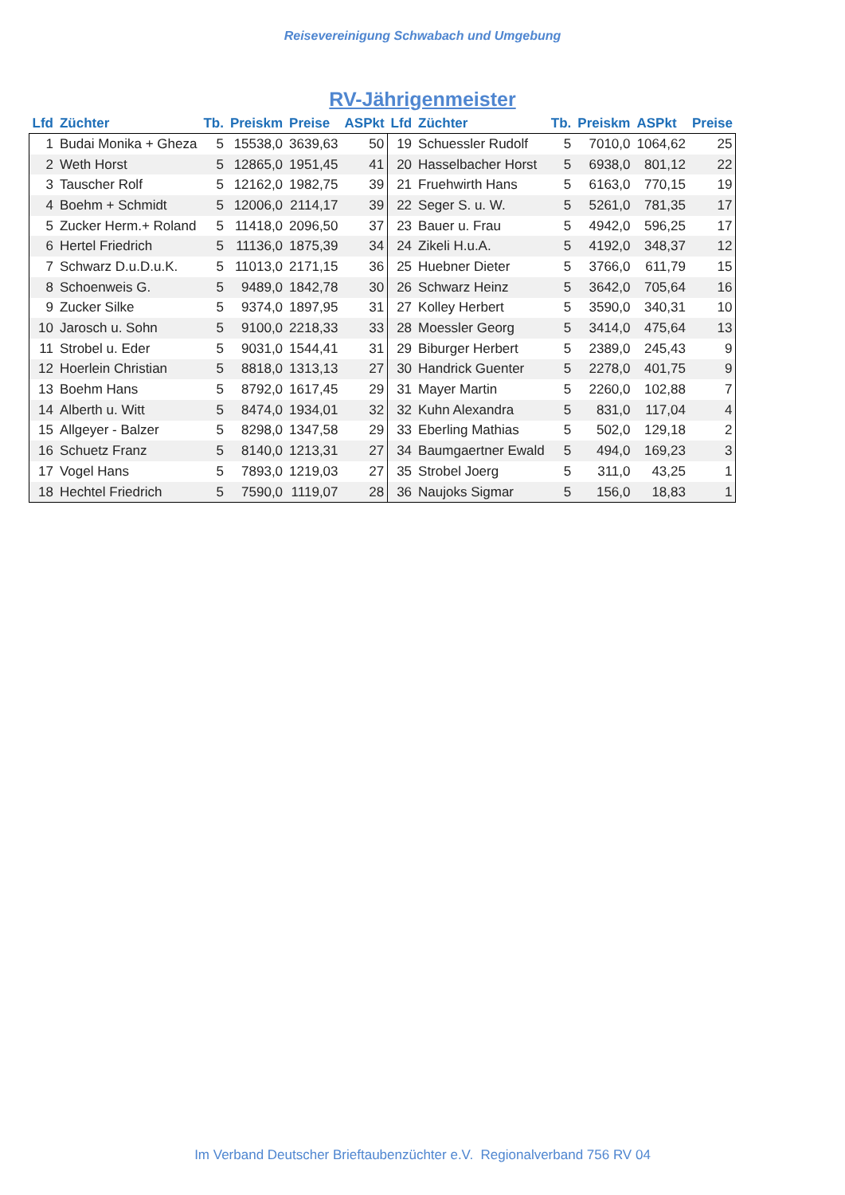Reisevereinigung Schwabach und Umgebung
RV-Jährigenmeister
| Lfd | Züchter | Tb. | Preiskm | Preise | ASPkt | Lfd | Züchter | Tb. | Preiskm | ASPkt | Preise |
| --- | --- | --- | --- | --- | --- | --- | --- | --- | --- | --- | --- |
| 1 | Budai Monika + Gheza | 5 | 15538,0 | 3639,63 | 50 | 19 | Schuessler Rudolf | 5 | 7010,0 | 1064,62 | 25 |
| 2 | Weth Horst | 5 | 12865,0 | 1951,45 | 41 | 20 | Hasselbacher Horst | 5 | 6938,0 | 801,12 | 22 |
| 3 | Tauscher Rolf | 5 | 12162,0 | 1982,75 | 39 | 21 | Fruehwirth Hans | 5 | 6163,0 | 770,15 | 19 |
| 4 | Boehm + Schmidt | 5 | 12006,0 | 2114,17 | 39 | 22 | Seger S. u. W. | 5 | 5261,0 | 781,35 | 17 |
| 5 | Zucker Herm.+ Roland | 5 | 11418,0 | 2096,50 | 37 | 23 | Bauer u. Frau | 5 | 4942,0 | 596,25 | 17 |
| 6 | Hertel Friedrich | 5 | 11136,0 | 1875,39 | 34 | 24 | Zikeli H.u.A. | 5 | 4192,0 | 348,37 | 12 |
| 7 | Schwarz D.u.D.u.K. | 5 | 11013,0 | 2171,15 | 36 | 25 | Huebner Dieter | 5 | 3766,0 | 611,79 | 15 |
| 8 | Schoenweis G. | 5 | 9489,0 | 1842,78 | 30 | 26 | Schwarz Heinz | 5 | 3642,0 | 705,64 | 16 |
| 9 | Zucker Silke | 5 | 9374,0 | 1897,95 | 31 | 27 | Kolley Herbert | 5 | 3590,0 | 340,31 | 10 |
| 10 | Jarosch u. Sohn | 5 | 9100,0 | 2218,33 | 33 | 28 | Moessler Georg | 5 | 3414,0 | 475,64 | 13 |
| 11 | Strobel u. Eder | 5 | 9031,0 | 1544,41 | 31 | 29 | Biburger Herbert | 5 | 2389,0 | 245,43 | 9 |
| 12 | Hoerlein Christian | 5 | 8818,0 | 1313,13 | 27 | 30 | Handrick Guenter | 5 | 2278,0 | 401,75 | 9 |
| 13 | Boehm Hans | 5 | 8792,0 | 1617,45 | 29 | 31 | Mayer Martin | 5 | 2260,0 | 102,88 | 7 |
| 14 | Alberth u. Witt | 5 | 8474,0 | 1934,01 | 32 | 32 | Kuhn Alexandra | 5 | 831,0 | 117,04 | 4 |
| 15 | Allgeyer - Balzer | 5 | 8298,0 | 1347,58 | 29 | 33 | Eberling Mathias | 5 | 502,0 | 129,18 | 2 |
| 16 | Schuetz Franz | 5 | 8140,0 | 1213,31 | 27 | 34 | Baumgaertner Ewald | 5 | 494,0 | 169,23 | 3 |
| 17 | Vogel Hans | 5 | 7893,0 | 1219,03 | 27 | 35 | Strobel Joerg | 5 | 311,0 | 43,25 | 1 |
| 18 | Hechtel Friedrich | 5 | 7590,0 | 1119,07 | 28 | 36 | Naujoks Sigmar | 5 | 156,0 | 18,83 | 1 |
Im Verband Deutscher Brieftaubenzüchter e.V. Regionalverband 756 RV 04